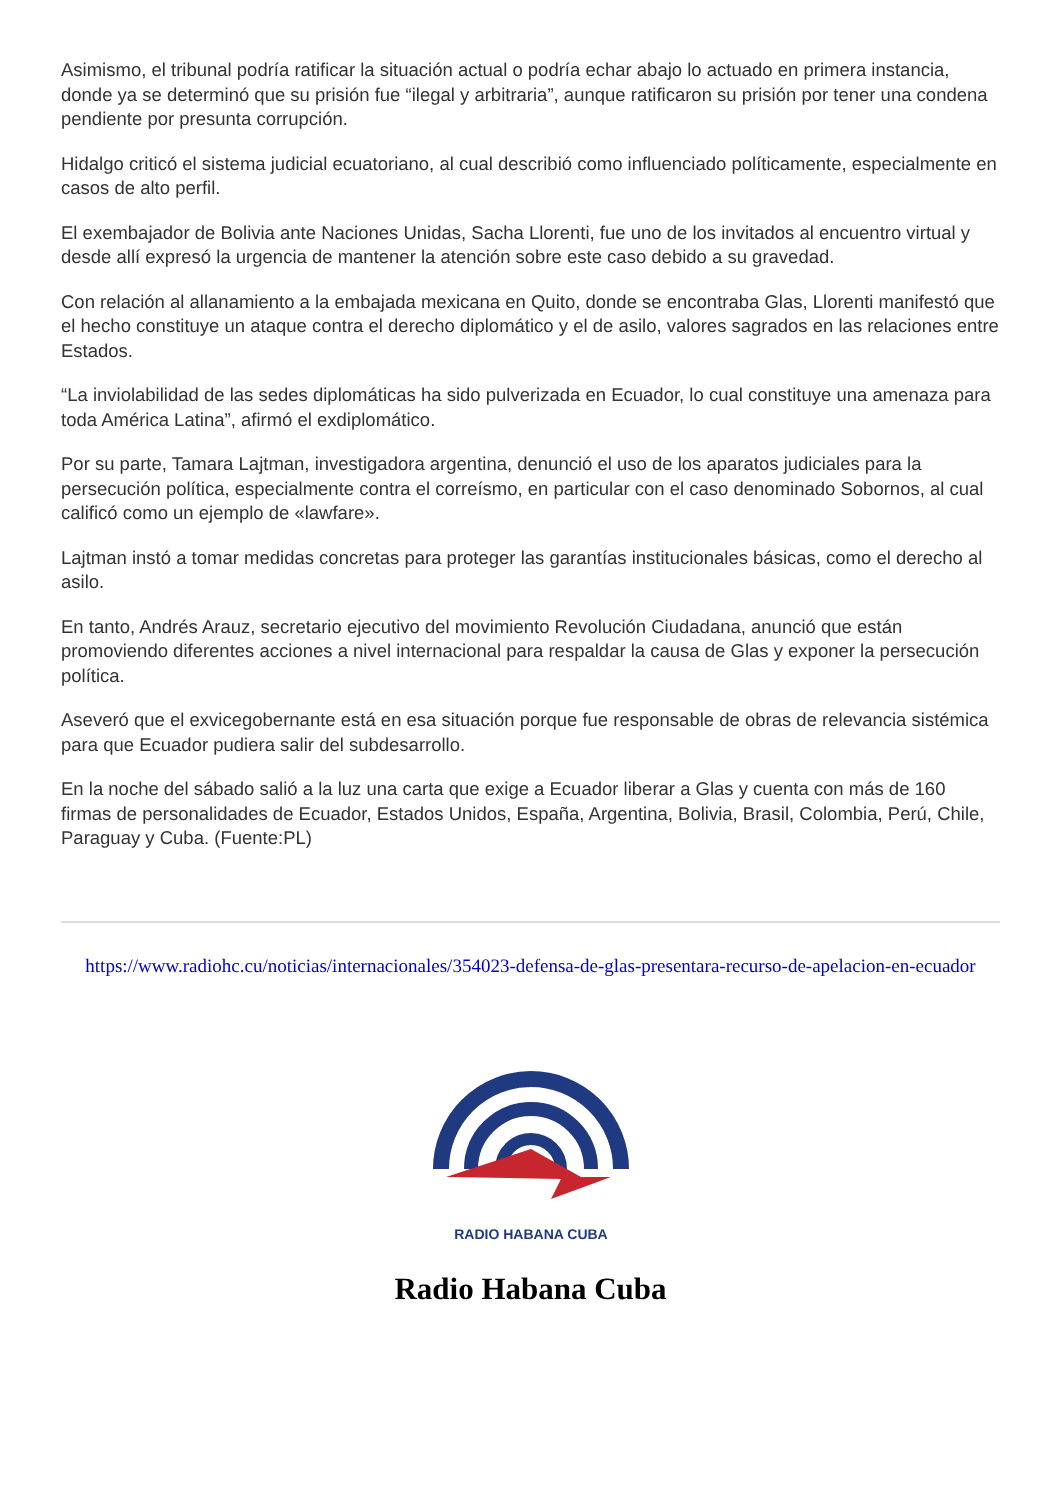Asimismo, el tribunal podría ratificar la situación actual o podría echar abajo lo actuado en primera instancia, donde ya se determinó que su prisión fue “ilegal y arbitraria”, aunque ratificaron su prisión por tener una condena pendiente por presunta corrupción.
Hidalgo criticó el sistema judicial ecuatoriano, al cual describió como influenciado políticamente, especialmente en casos de alto perfil.
El exembajador de Bolivia ante Naciones Unidas, Sacha Llorenti, fue uno de los invitados al encuentro virtual y desde allí expresó la urgencia de mantener la atención sobre este caso debido a su gravedad.
Con relación al allanamiento a la embajada mexicana en Quito, donde se encontraba Glas, Llorenti manifestó que el hecho constituye un ataque contra el derecho diplomático y el de asilo, valores sagrados en las relaciones entre Estados.
“La inviolabilidad de las sedes diplomáticas ha sido pulverizada en Ecuador, lo cual constituye una amenaza para toda América Latina”, afirmó el exdiplomático.
Por su parte, Tamara Lajtman, investigadora argentina, denunció el uso de los aparatos judiciales para la persecución política, especialmente contra el correísmo, en particular con el caso denominado Sobornos, al cual calificó como un ejemplo de «lawfare».
Lajtman instó a tomar medidas concretas para proteger las garantías institucionales básicas, como el derecho al asilo.
En tanto, Andrés Arauz, secretario ejecutivo del movimiento Revolución Ciudadana, anunció que están promoviendo diferentes acciones a nivel internacional para respaldar la causa de Glas y exponer la persecución política.
Aseveró que el exvicegobernante está en esa situación porque fue responsable de obras de relevancia sistémica para que Ecuador pudiera salir del subdesarrollo.
En la noche del sábado salió a la luz una carta que exige a Ecuador liberar a Glas y cuenta con más de 160 firmas de personalidades de Ecuador, Estados Unidos, España, Argentina, Bolivia, Brasil, Colombia, Perú, Chile, Paraguay y Cuba. (Fuente:PL)
https://www.radiohc.cu/noticias/internacionales/354023-defensa-de-glas-presentara-recurso-de-apelacion-en-ecuador
RADIO HABANA CUBA
Radio Habana Cuba